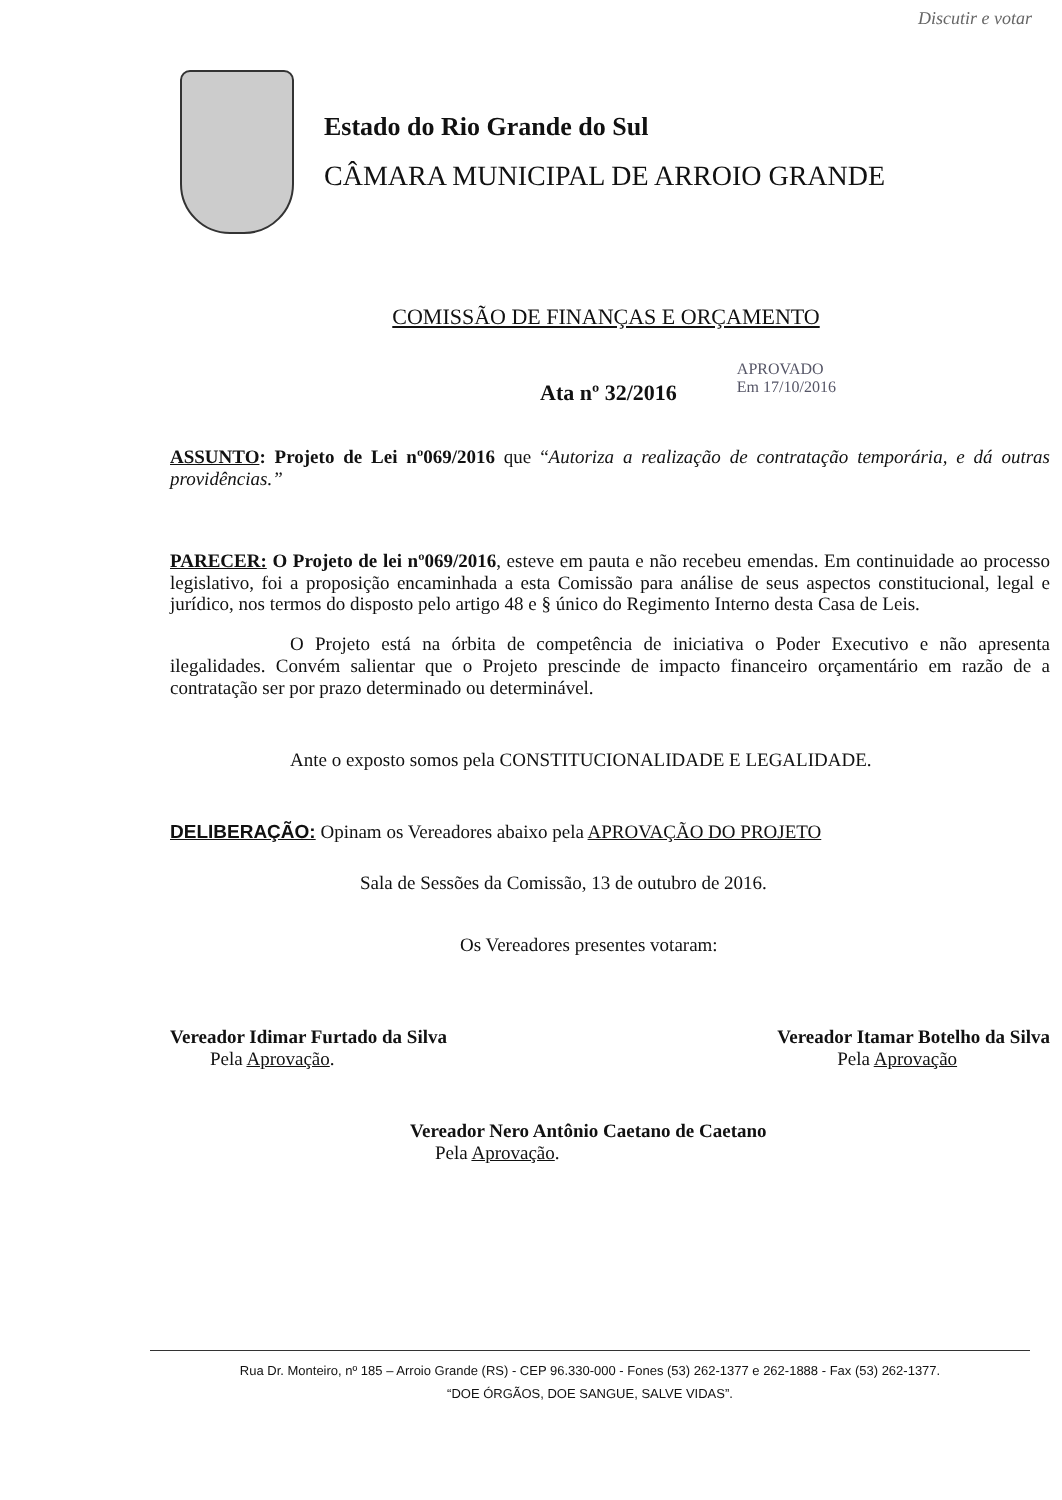Discutir e votar
Estado do Rio Grande do Sul
CÂMARA MUNICIPAL DE ARROIO GRANDE
COMISSÃO DE FINANÇAS E ORÇAMENTO
Ata nº 32/2016
APROVADO
Em 17/10/2016
ASSUNTO: Projeto de Lei nº069/2016 que “Autoriza a realização de contratação temporária, e dá outras providências.”
PARECER: O Projeto de lei nº069/2016, esteve em pauta e não recebeu emendas. Em continuidade ao processo legislativo, foi a proposição encaminhada a esta Comissão para análise de seus aspectos constitucional, legal e jurídico, nos termos do disposto pelo artigo 48 e § único do Regimento Interno desta Casa de Leis.
O Projeto está na órbita de competência de iniciativa o Poder Executivo e não apresenta ilegalidades. Convém salientar que o Projeto prescinde de impacto financeiro orçamentário em razão de a contratação ser por prazo determinado ou determinável.
Ante o exposto somos pela CONSTITUCIONALIDADE E LEGALIDADE.
DELIBERAÇÃO: Opinam os Vereadores abaixo pela APROVAÇÃO DO PROJETO
Sala de Sessões da Comissão, 13 de outubro de 2016.
Os Vereadores presentes votaram:
Vereador Idimar Furtado da Silva
Pela Aprovação.
Vereador Itamar Botelho da Silva
Pela Aprovação
Vereador Nero Antônio Caetano de Caetano
Pela Aprovação.
Rua Dr. Monteiro, nº 185 – Arroio Grande (RS) - CEP 96.330-000 - Fones (53) 262-1377 e 262-1888 - Fax (53) 262-1377.
“DOE ÓRGÃOS, DOE SANGUE, SALVE VIDAS”.